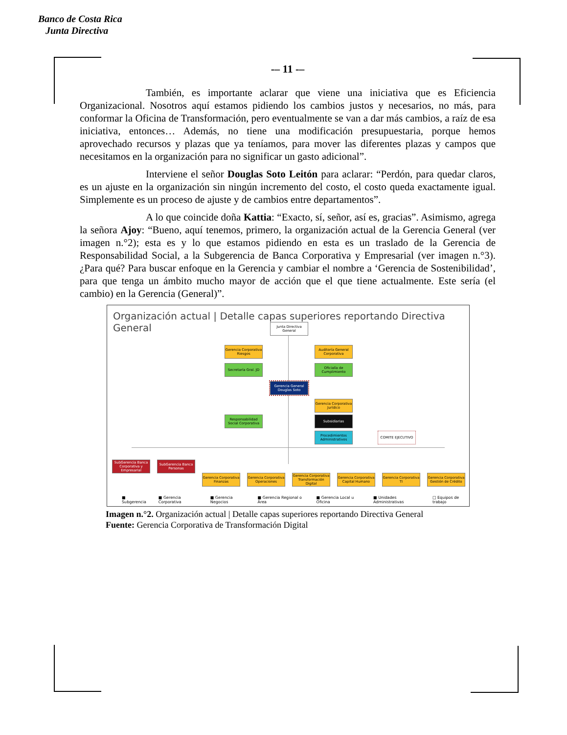Banco de Costa Rica
Junta Directiva
-– 11 -–
También, es importante aclarar que viene una iniciativa que es Eficiencia Organizacional. Nosotros aquí estamos pidiendo los cambios justos y necesarios, no más, para conformar la Oficina de Transformación, pero eventualmente se van a dar más cambios, a raíz de esa iniciativa, entonces… Además, no tiene una modificación presupuestaria, porque hemos aprovechado recursos y plazas que ya teníamos, para mover las diferentes plazas y campos que necesitamos en la organización para no significar un gasto adicional”.
Interviene el señor Douglas Soto Leitón para aclarar: “Perdón, para quedar claros, es un ajuste en la organización sin ningún incremento del costo, el costo queda exactamente igual. Simplemente es un proceso de ajuste y de cambios entre departamentos”.
A lo que coincide doña Kattia: “Exacto, sí, señor, así es, gracias”. Asimismo, agrega la señora Ajoy: “Bueno, aquí tenemos, primero, la organización actual de la Gerencia General (ver imagen n.°2); esta es y lo que estamos pidiendo en esta es un traslado de la Gerencia de Responsabilidad Social, a la Subgerencia de Banca Corporativa y Empresarial (ver imagen n.°3). ¿Para qué? Para buscar enfoque en la Gerencia y cambiar el nombre a ‘Gerencia de Sostenibilidad’, para que tenga un ámbito mucho mayor de acción que el que tiene actualmente. Este sería (el cambio) en la Gerencia (General)”.
Organización actual | Detalle capas superiores reportando Directiva General
Junta Directiva General
Gerencia Corporativa Riesgos
Auditoría General Corporativa
Secretaría Gral. JD
Oficialía de Cumplimiento
Gerencia General Douglas Soto
Gerencia Corporativa Jurídico
Responsabilidad Social Corporativa
Subsidiarias
Procedimientos Administrativos
COMITE EJECUTIVO
SubGerencia Banca Corporativa y Empresarial
SubGerencia Banca Personas
Gerencia Corporativa Finanzas
Gerencia Corporativa Operaciones
Gerencia Corporativa Transformación Digital
Gerencia Corporativa Capital Humano
Gerencia Corporativa TI
Gerencia Corporativa Gestión de Crédito
■ Subgerencia ■ Gerencia Corporativa ■ Gerencia Negocios ■ Gerencia Regional o Área ■ Gerencia Local u Oficina ■ Unidades Administrativas □ Equipos de trabajo
Imagen n.°2. Organización actual | Detalle capas superiores reportando Directiva General
Fuente: Gerencia Corporativa de Transformación Digital